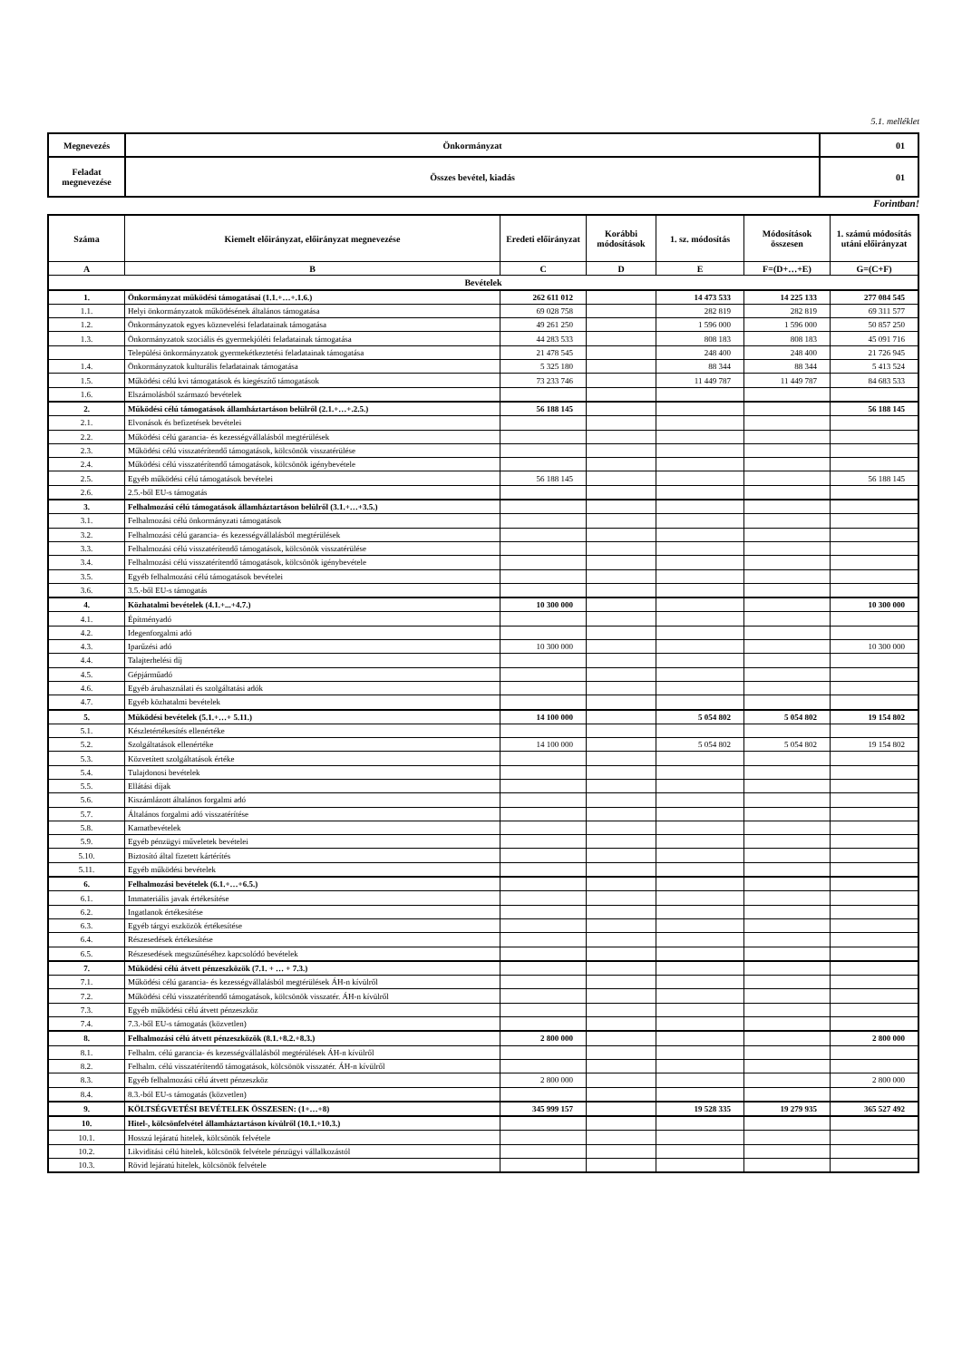5.1. melléklet
| Megnevezés | Önkormányzat | 01 |
| Feladat megnevezése | Összes bevétel, kiadás | 01 |
Forintban!
| Száma | Kiemelt előirányzat, előirányzat megnevezése | Eredeti előirányzat | Korábbi módosítások | 1. sz. módosítás | Módosítások összesen | 1. számú módosítás utáni előirányzat |
| --- | --- | --- | --- | --- | --- | --- |
| A | B | C | D | E | F=(D+…+E) | G=(C+F) |
| Bevételek | | | | | | |
| 1. | Önkormányzat működési támogatásai (1.1.+…+.1.6.) | 262 611 012 | | 14 473 533 | 14 225 133 | 277 084 545 |
| 1.1. | Helyi önkormányzatok működésének általános támogatása | 69 028 758 | | 282 819 | 282 819 | 69 311 577 |
| 1.2. | Önkormányzatok egyes köznevelési feladatainak támogatása | 49 261 250 | | 1 596 000 | 1 596 000 | 50 857 250 |
| 1.3. | Önkormányzatok szociális és gyermekjóléti feladatainak támogatása | 44 283 533 | | 808 183 | 808 183 | 45 091 716 |
| | Települési önkormányzatok gyermekétkeztetési feladatainak támogatása | 21 478 545 | | 248 400 | 248 400 | 21 726 945 |
| 1.4. | Önkormányzatok kulturális feladatainak támogatása | 5 325 180 | | 88 344 | 88 344 | 5 413 524 |
| 1.5. | Működési célú kvi támogatások és kiegészítő támogatások | 73 233 746 | | 11 449 787 | 11 449 787 | 84 683 533 |
| 1.6. | Elszámolásból származó bevételek | | | | | |
| 2. | Működési célú támogatások államháztartáson belülről (2.1.+…+.2.5.) | 56 188 145 | | | | 56 188 145 |
| 2.1. | Elvonások és befizetések bevételei | | | | | |
| 2.2. | Működési célú garancia- és kezességvállalásból megtérülések | | | | | |
| 2.3. | Működési célú visszatérítendő támogatások, kölcsönök visszatérülése | | | | | |
| 2.4. | Működési célú visszatérítendő támogatások, kölcsönök igénybevétele | | | | | |
| 2.5. | Egyéb működési célú támogatások bevételei | 56 188 145 | | | | 56 188 145 |
| 2.6. | 2.5.-ből EU-s támogatás | | | | | |
| 3. | Felhalmozási célú támogatások államháztartáson belülről (3.1.+…+3.5.) | | | | | |
| 3.1. | Felhalmozási célú önkormányzati támogatások | | | | | |
| 3.2. | Felhalmozási célú garancia- és kezességvállalásból megtérülések | | | | | |
| 3.3. | Felhalmozási célú visszatérítendő támogatások, kölcsönök visszatérülése | | | | | |
| 3.4. | Felhalmozási célú visszatérítendő támogatások, kölcsönök igénybevétele | | | | | |
| 3.5. | Egyéb felhalmozási célú támogatások bevételei | | | | | |
| 3.6. | 3.5.-ből EU-s támogatás | | | | | |
| 4. | Közhatalmi bevételek (4.1.+...+4.7.) | 10 300 000 | | | | 10 300 000 |
| 4.1. | Építményadó | | | | | |
| 4.2. | Idegenforgalmi adó | | | | | |
| 4.3. | Iparűzési adó | 10 300 000 | | | | 10 300 000 |
| 4.4. | Talajterhelési díj | | | | | |
| 4.5. | Gépjárműadó | | | | | |
| 4.6. | Egyéb áruhasználati és szolgáltatási adók | | | | | |
| 4.7. | Egyéb közhatalmi bevételek | | | | | |
| 5. | Működési bevételek (5.1.+…+ 5.11.) | 14 100 000 | | 5 054 802 | 5 054 802 | 19 154 802 |
| 5.1. | Készletértékesítés ellenértéke | | | | | |
| 5.2. | Szolgáltatások ellenértéke | 14 100 000 | | 5 054 802 | 5 054 802 | 19 154 802 |
| 5.3. | Közvetített szolgáltatások értéke | | | | | |
| 5.4. | Tulajdonosi bevételek | | | | | |
| 5.5. | Ellátási díjak | | | | | |
| 5.6. | Kiszámlázott általános forgalmi adó | | | | | |
| 5.7. | Általános forgalmi adó visszatérítése | | | | | |
| 5.8. | Kamatbevételek | | | | | |
| 5.9. | Egyéb pénzügyi műveletek bevételei | | | | | |
| 5.10. | Biztosító által fizetett kártérítés | | | | | |
| 5.11. | Egyéb működési bevételek | | | | | |
| 6. | Felhalmozási bevételek (6.1.+…+6.5.) | | | | | |
| 6.1. | Immateriális javak értékesítése | | | | | |
| 6.2. | Ingatlanok értékesítése | | | | | |
| 6.3. | Egyéb tárgyi eszközök értékesítése | | | | | |
| 6.4. | Részesedések értékesítése | | | | | |
| 6.5. | Részesedések megszűnéséhez kapcsolódó bevételek | | | | | |
| 7. | Működési célú átvett pénzeszközök (7.1. + … + 7.3.) | | | | | |
| 7.1. | Működési célú garancia- és kezességvállalásból megtérülések ÁH-n kívülről | | | | | |
| 7.2. | Működési célú visszatérítendő támogatások, kölcsönök visszatér. ÁH-n kívülről | | | | | |
| 7.3. | Egyéb működési célú átvett pénzeszköz | | | | | |
| 7.4. | 7.3.-ből EU-s támogatás (közvetlen) | | | | | |
| 8. | Felhalmozási célú átvett pénzeszközök (8.1.+8.2.+8.3.) | 2 800 000 | | | | 2 800 000 |
| 8.1. | Felhalm. célú garancia- és kezességvállalásból megtérülések ÁH-n kívülről | | | | | |
| 8.2. | Felhalm. célú visszatérítendő támogatások, kölcsönök visszatér. ÁH-n kívülről | | | | | |
| 8.3. | Egyéb felhalmozási célú átvett pénzeszköz | 2 800 000 | | | | 2 800 000 |
| 8.4. | 8.3.-ból EU-s támogatás (közvetlen) | | | | | |
| 9. | KÖLTSÉGVETÉSI BEVÉTELEK ÖSSZESEN: (1+…+8) | 345 999 157 | | 19 528 335 | 19 279 935 | 365 527 492 |
| 10. | Hitel-, kölcsönfelvétel államháztartáson kívülről (10.1.+10.3.) | | | | | |
| 10.1. | Hosszú lejáratú hitelek, kölcsönök felvétele | | | | | |
| 10.2. | Likviditási célú hitelek, kölcsönök felvétele pénzügyi vállalkozástól | | | | | |
| 10.3. | Rövid lejáratú hitelek, kölcsönök felvétele | | | | | |